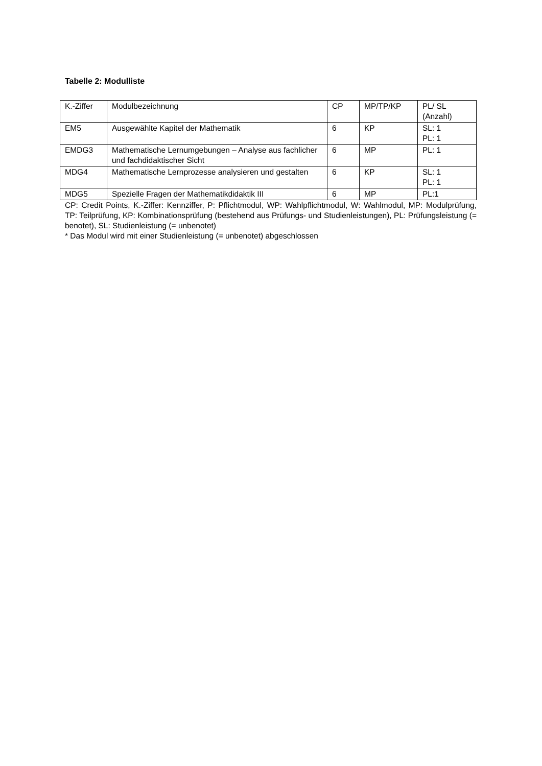Tabelle 2: Modulliste
| K.-Ziffer | Modulbezeichnung | CP | MP/TP/KP | PL/ SL (Anzahl) |
| EM5 | Ausgewählte Kapitel der Mathematik | 6 | KP | SL: 1 PL: 1 |
| EMDG3 | Mathematische Lernumgebungen – Analyse aus fachlicher und fachdidaktischer Sicht | 6 | MP | PL: 1 |
| MDG4 | Mathematische Lernprozesse analysieren und gestalten | 6 | KP | SL: 1 PL: 1 |
| MDG5 | Spezielle Fragen der Mathematikdidaktik III | 6 | MP | PL:1 |
CP: Credit Points, K.-Ziffer: Kennziffer, P: Pflichtmodul, WP: Wahlpflichtmodul, W: Wahlmodul, MP: Modulprüfung, TP: Teilprüfung, KP: Kombinationsprüfung (bestehend aus Prüfungs- und Studienleistungen), PL: Prüfungsleistung (= benotet), SL: Studienleistung (= unbenotet)
* Das Modul wird mit einer Studienleistung (= unbenotet) abgeschlossen